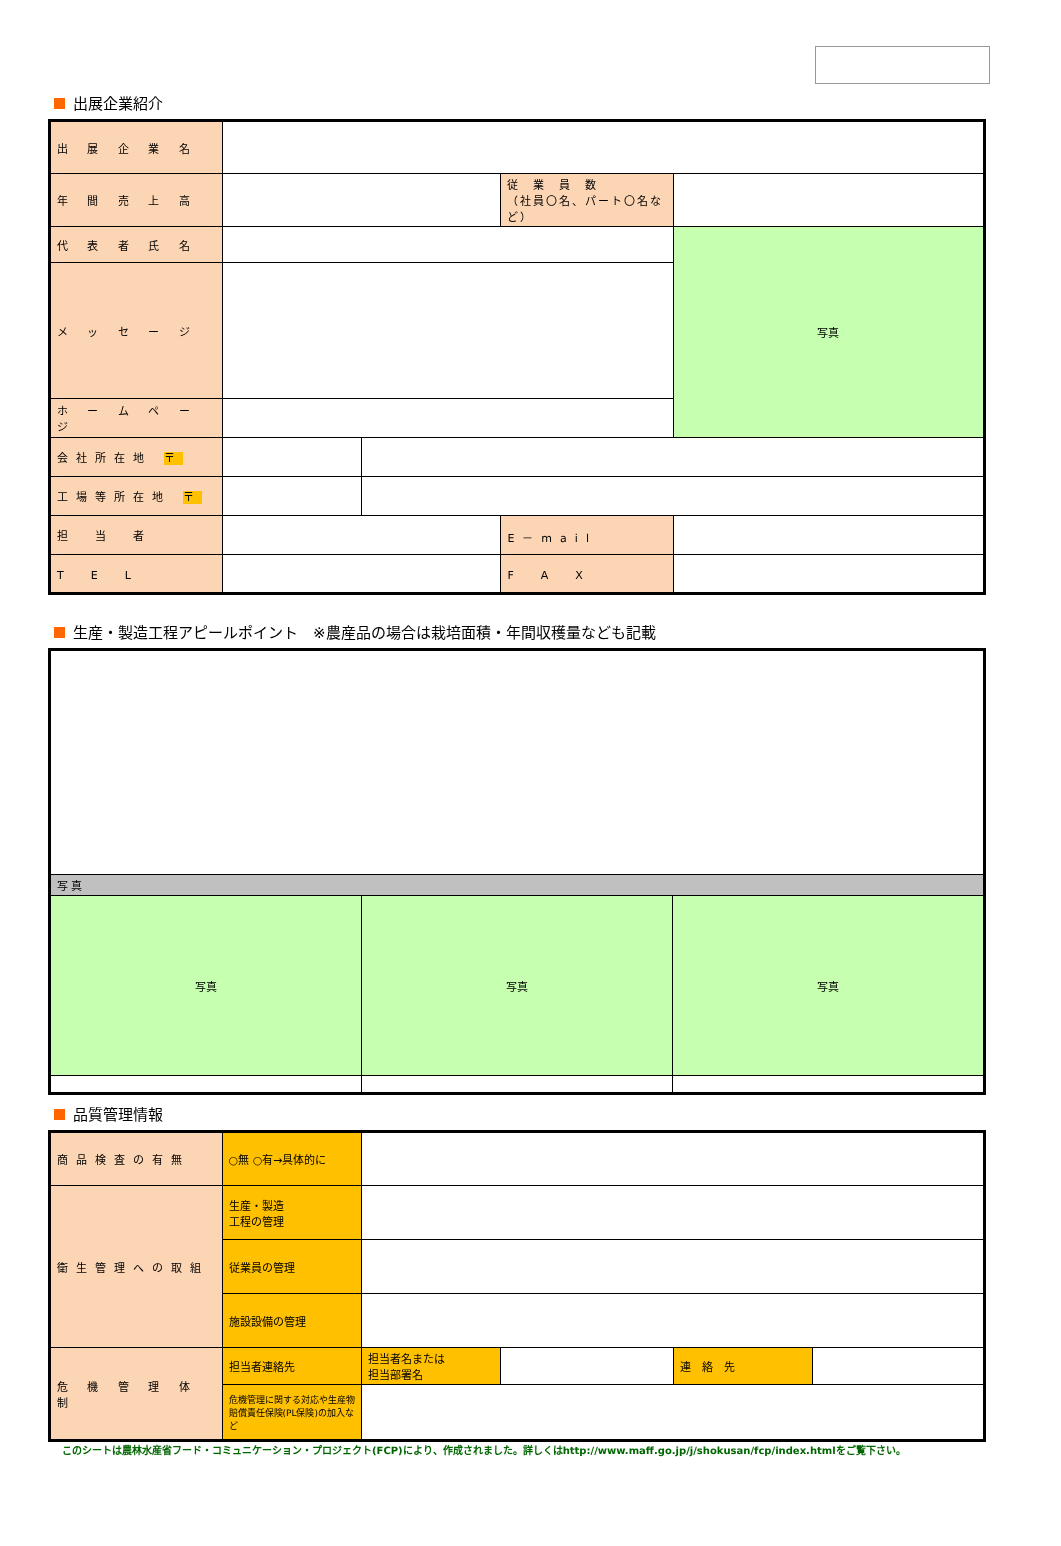出展企業紹介
| 出 展 企 業 名 | | | | |
| 年 間 売 上 高 | | | 従 業 員 数 （社員〇名、パート〇名など） | |
| 代 表 者 氏 名 | | | | 写真 |
| メ ッ セ ー ジ | | | | |
| ホ ー ム ペ ー ジ | | | | |
| 会社所在地 〒 | | | | |
| 工場等所在地 〒 | | | | |
| 担 当 者 | | | E－mail | |
| T E L | | | F A X | |
生産・製造工程アピールポイント　※農産品の場合は栽培面積・年間収穫量なども記載
| 写 真 | | |
| 写真 | 写真 | 写真 |
品質管理情報
| 商品検査の有無 | ○無 ○有→具体的に | | | | |
| 衛生管理への取組 | 生産・製造 工程の管理 | | | | |
| | 従業員の管理 | | | | |
| | 施設設備の管理 | | | | |
| 危 機 管 理 体 制 | 担当者連絡先 | 担当者名または 担当部署名 | | 連 絡 先 | |
| | 危機管理に関する対応や生産物賠償責任保険(PL保険)の加入など | | | | |
このシートは農林水産省フード・コミュニケーション・プロジェクト(FCP)により、作成されました。詳しくはhttp://www.maff.go.jp/j/shokusan/fcp/index.htmlをご覧下さい。